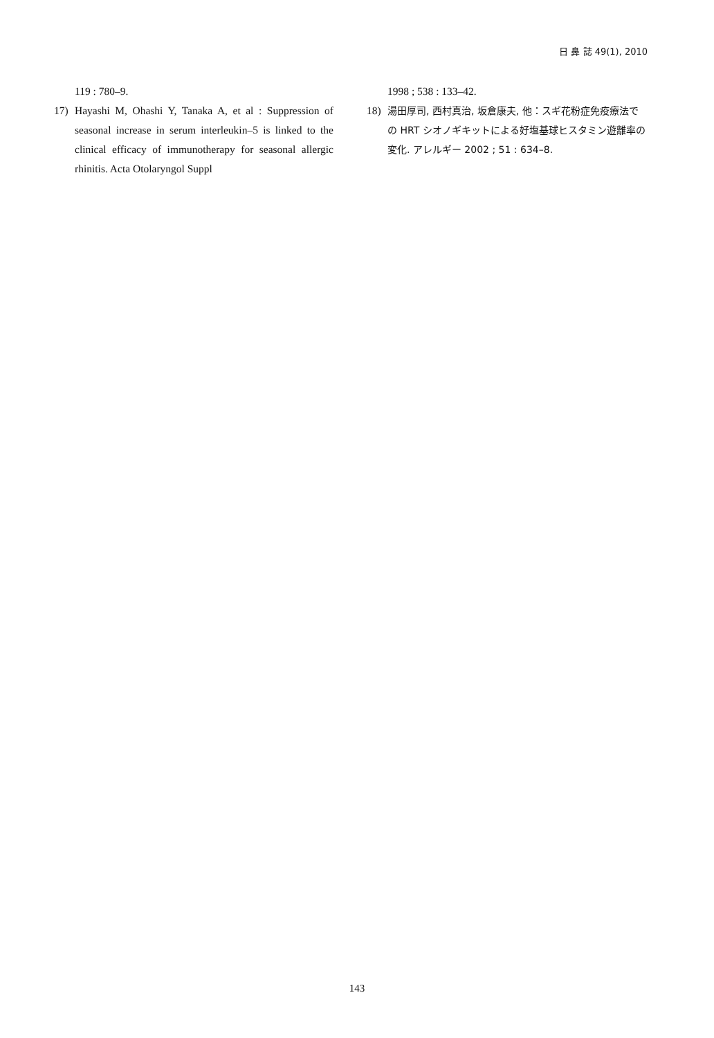日 鼻 誌 49(1), 2010
119 : 780–9.
17) Hayashi M, Ohashi Y, Tanaka A, et al : Suppression of seasonal increase in serum interleukin–5 is linked to the clinical efficacy of immunotherapy for seasonal allergic rhinitis. Acta Otolaryngol Suppl
1998 ; 538 : 133–42.
18) 湯田厚司, 西村真治, 坂倉康夫, 他：スギ花粉症免疫療法での HRT シオノギキットによる好塩基球ヒスタミン遊離率の変化. アレルギー 2002 ; 51 : 634–8.
143